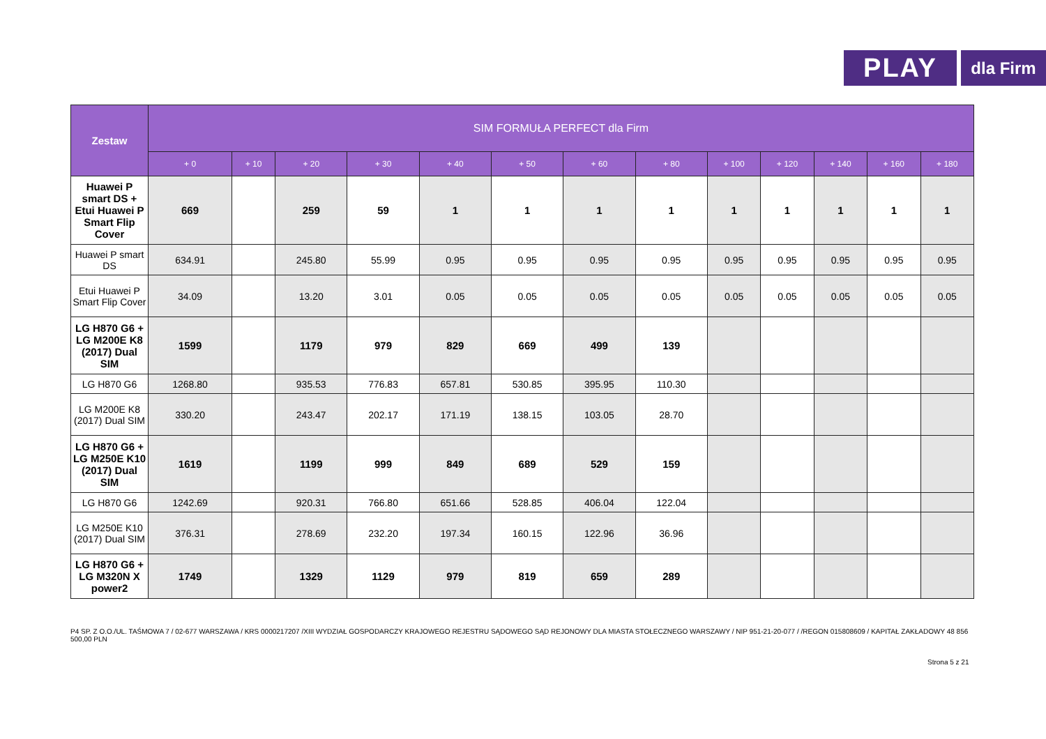PLAY
dla Firm
| Zestaw | SIM FORMUŁA PERFECT dla Firm | | | | | | | | | | | | |
| --- | --- | --- | --- | --- | --- | --- | --- | --- | --- | --- | --- | --- | --- |
| | + 0 | + 10 | + 20 | + 30 | + 40 | + 50 | + 60 | + 80 | + 100 | + 120 | + 140 | + 160 | + 180 |
| Huawei P smart DS + Etui Huawei P Smart Flip Cover | 669 | | 259 | 59 | 1 | 1 | 1 | 1 | 1 | 1 | 1 | 1 | 1 |
| Huawei P smart DS | 634.91 | | 245.80 | 55.99 | 0.95 | 0.95 | 0.95 | 0.95 | 0.95 | 0.95 | 0.95 | 0.95 | 0.95 |
| Etui Huawei P Smart Flip Cover | 34.09 | | 13.20 | 3.01 | 0.05 | 0.05 | 0.05 | 0.05 | 0.05 | 0.05 | 0.05 | 0.05 | 0.05 |
| LG H870 G6 + LG M200E K8 (2017) Dual SIM | 1599 | | 1179 | 979 | 829 | 669 | 499 | 139 | | | | | |
| LG H870 G6 | 1268.80 | | 935.53 | 776.83 | 657.81 | 530.85 | 395.95 | 110.30 | | | | | |
| LG M200E K8 (2017) Dual SIM | 330.20 | | 243.47 | 202.17 | 171.19 | 138.15 | 103.05 | 28.70 | | | | | |
| LG H870 G6 + LG M250E K10 (2017) Dual SIM | 1619 | | 1199 | 999 | 849 | 689 | 529 | 159 | | | | | |
| LG H870 G6 | 1242.69 | | 920.31 | 766.80 | 651.66 | 528.85 | 406.04 | 122.04 | | | | | |
| LG M250E K10 (2017) Dual SIM | 376.31 | | 278.69 | 232.20 | 197.34 | 160.15 | 122.96 | 36.96 | | | | | |
| LG H870 G6 + LG M320N X power2 | 1749 | | 1329 | 1129 | 979 | 819 | 659 | 289 | | | | | |
P4 SP. Z O.O./UL. TAŚMOWA 7 / 02-677 WARSZAWA / KRS 0000217207 /XIII WYDZIAŁ GOSPODARCZY KRAJOWEGO REJESTRU SĄDOWEGO SĄD REJONOWY DLA MIASTA STOŁECZNEGO WARSZAWY / NIP 951-21-20-077 / /REGON 015808609 / KAPITAŁ ZAKŁADOWY 48 856 500,00 PLN
Strona 5 z 21